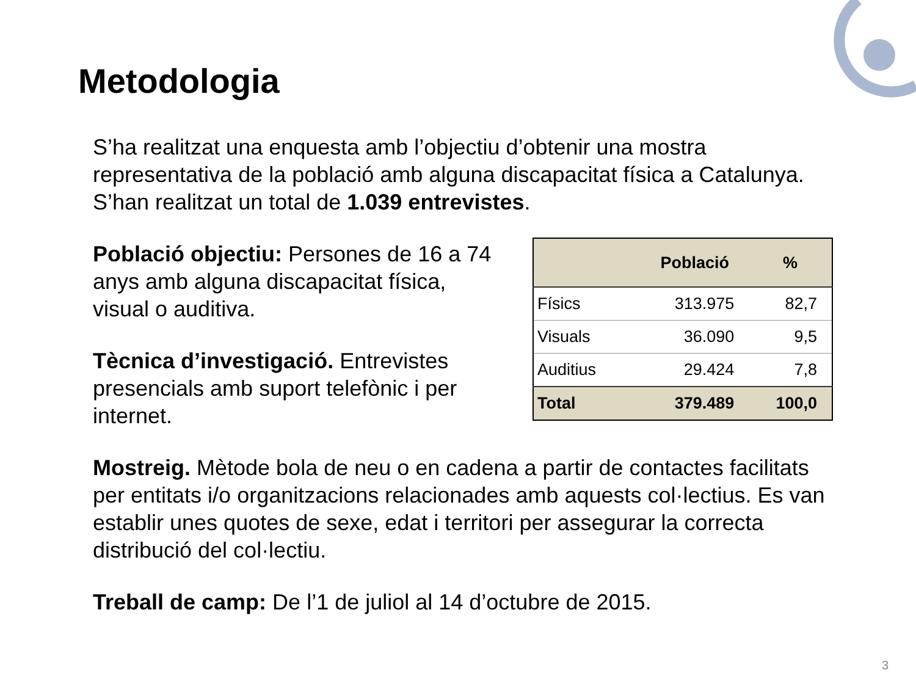Metodologia
S’ha realitzat una enquesta amb l’objectiu d’obtenir una mostra representativa de la població amb alguna discapacitat física a Catalunya. S’han realitzat un total de 1.039 entrevistes.
Població objectiu: Persones de 16 a 74 anys amb alguna discapacitat física, visual o auditiva.
Tècnica d’investigació. Entrevistes presencials amb suport telefònic i per internet.
| | Població | % |
| --- | --- | --- |
| Físics | 313.975 | 82,7 |
| Visuals | 36.090 | 9,5 |
| Auditius | 29.424 | 7,8 |
| Total | 379.489 | 100,0 |
Mostreig. Mètode bola de neu o en cadena a partir de contactes facilitats per entitats i/o organitzacions relacionades amb aquests col·lectius. Es van establir unes quotes de sexe, edat i territori per assegurar la correcta distribució del col·lectiu.
Treball de camp: De l’1 de juliol al 14 d’octubre de 2015.
3